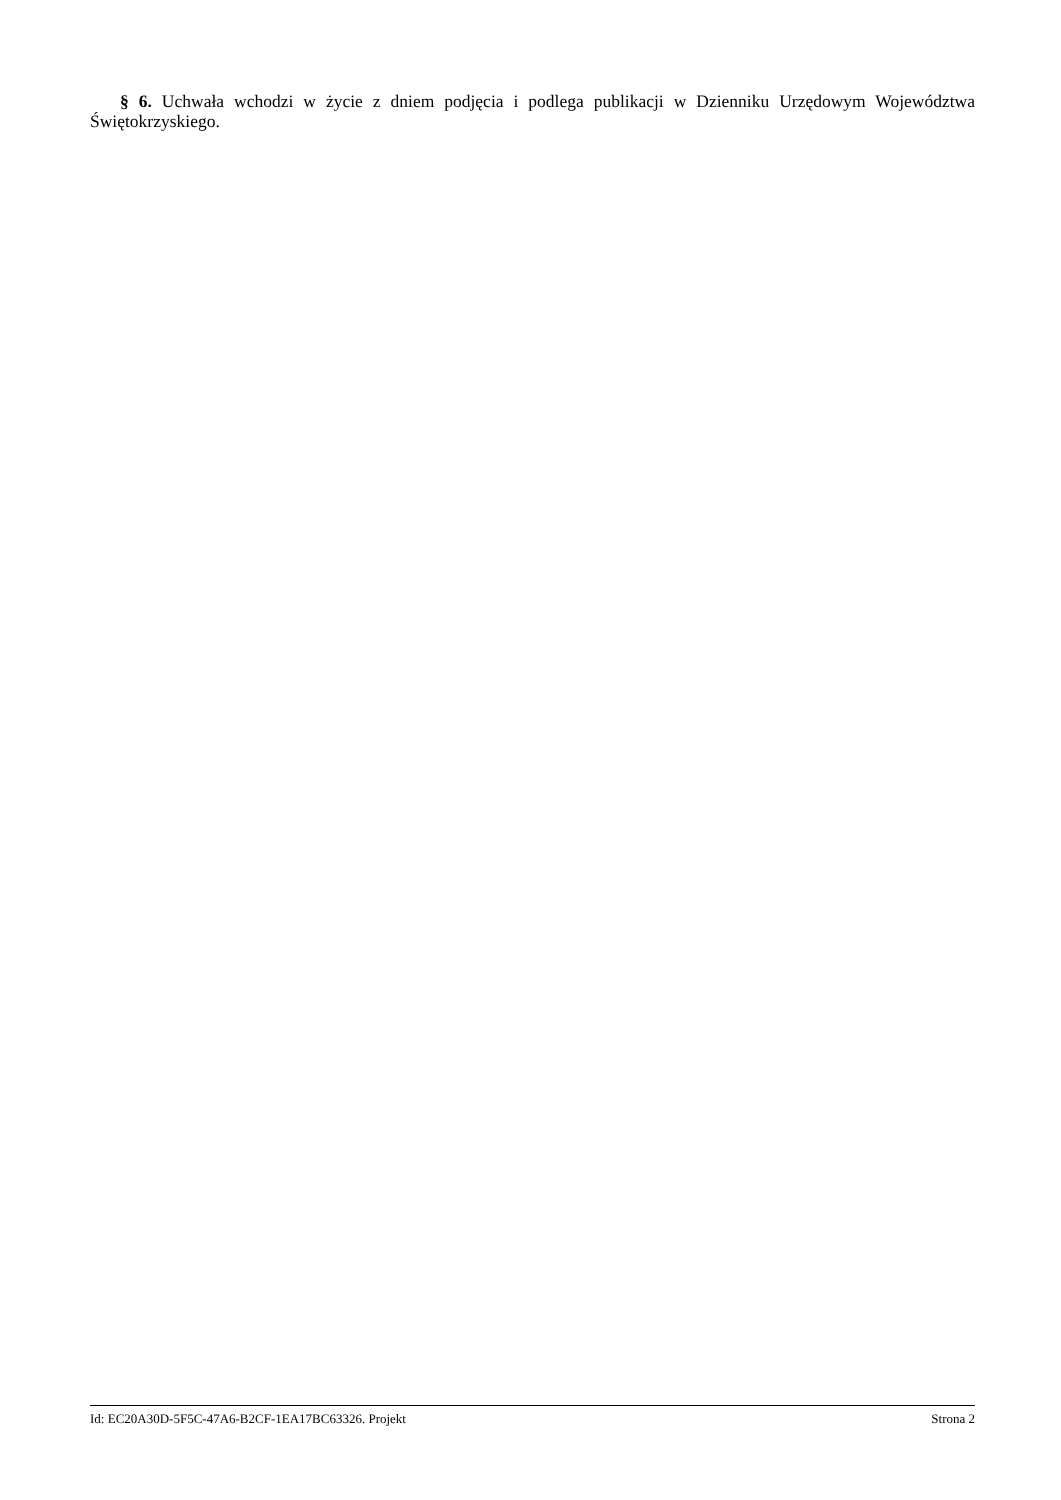§ 6. Uchwała wchodzi w życie z dniem podjęcia i podlega publikacji w Dzienniku Urzędowym Województwa Świętokrzyskiego.
Id: EC20A30D-5F5C-47A6-B2CF-1EA17BC63326. Projekt Strona 2